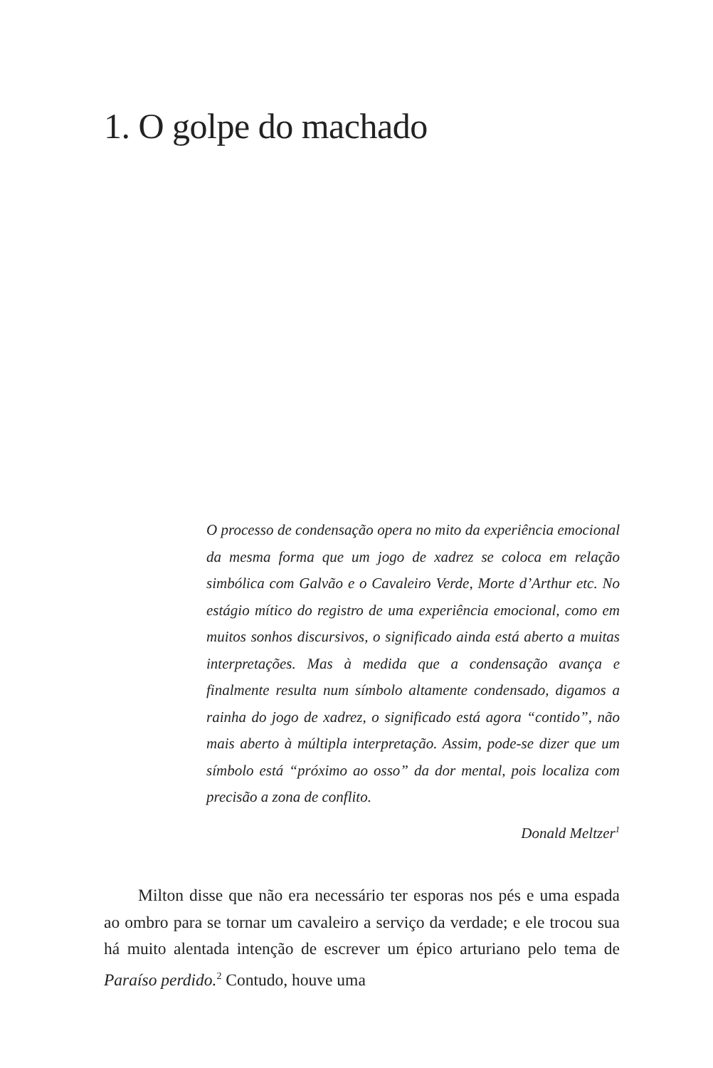1. O golpe do machado
O processo de condensação opera no mito da experiência emocional da mesma forma que um jogo de xadrez se coloca em relação simbólica com Galvão e o Cavaleiro Verde, Morte d’Arthur etc. No estágio mítico do registro de uma experiência emocional, como em muitos sonhos discursivos, o significado ainda está aberto a muitas interpretações. Mas à medida que a condensação avança e finalmente resulta num símbolo altamente condensado, digamos a rainha do jogo de xadrez, o significado está agora “contido”, não mais aberto à múltipla interpretação. Assim, pode-se dizer que um símbolo está “próximo ao osso” da dor mental, pois localiza com precisão a zona de conflito.
Donald Meltzer<sup>1</sup>
Milton disse que não era necessário ter esporas nos pés e uma espada ao ombro para se tornar um cavaleiro a serviço da verdade; e ele trocou sua há muito alentada intenção de escrever um épico arturiano pelo tema de Paraíso perdido.<sup>2</sup> Contudo, houve uma